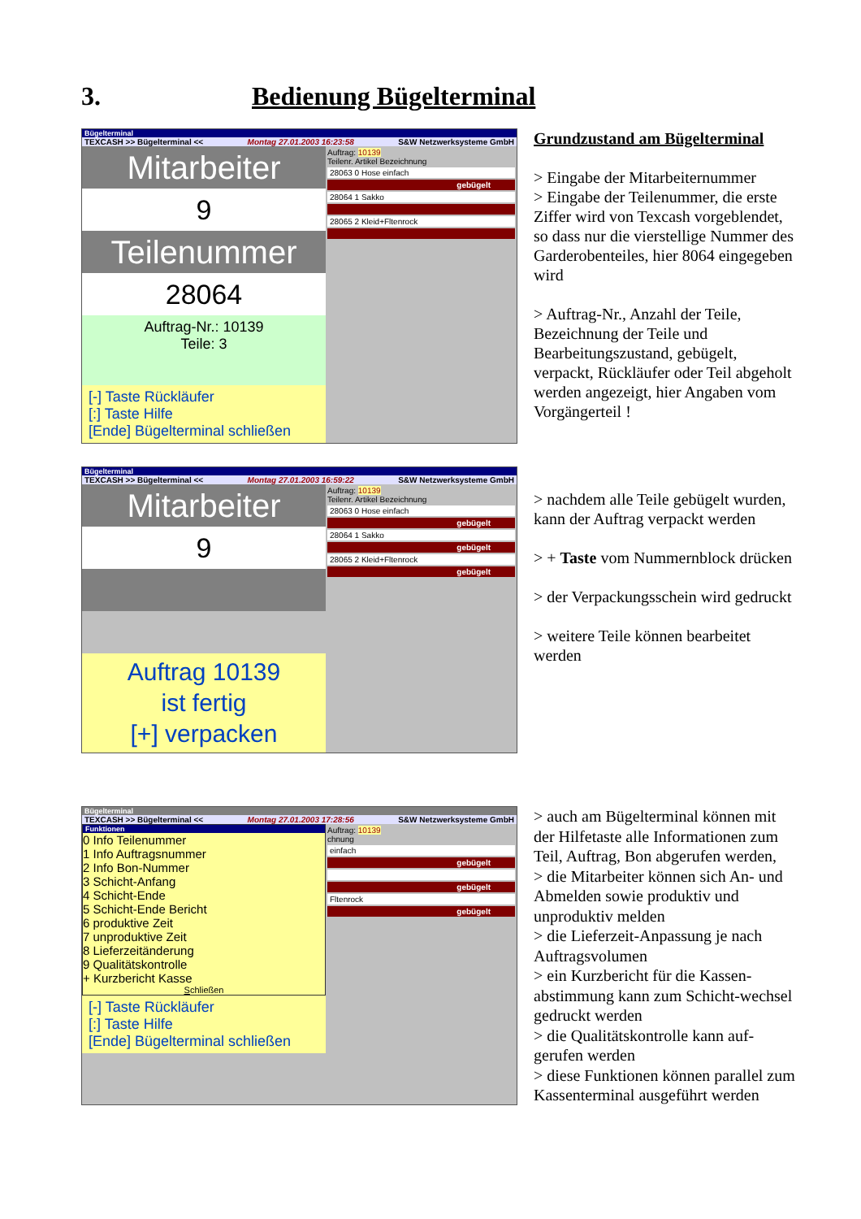3. Bedienung Bügelterminal
Bügelterminal
TEXCASH >> Bügelterminal << Montag 27.01.2003 16:23:58 S&W Netzwerksysteme GmbH
Mitarbeiter
9
Teilenummer
28064
Auftrag-Nr.: 10139
Teile: 3
[-] Taste Rückläufer
[:] Taste Hilfe
[Ende] Bügelterminal schließen
Auftrag: 10139
Teilenr. Artikel Bezeichnung
28063 0 Hose einfach
gebügelt
28064 1 Sakko
28065 2 Kleid+Fltenrock
Grundzustand am Bügelterminal
> Eingabe der Mitarbeiternummer
> Eingabe der Teilenummer, die erste Ziffer wird von Texcash vorgeblendet, so dass nur die vierstellige Nummer des Garderobenteiles, hier 8064 eingegeben wird
> Auftrag-Nr., Anzahl der Teile, Bezeichnung der Teile und Bearbeitungszustand, gebügelt, verpackt, Rückläufer oder Teil abgeholt werden angezeigt, hier Angaben vom Vorgängerteil !
Bügelterminal
TEXCASH >> Bügelterminal << Montag 27.01.2003 16:59:22 S&W Netzwerksysteme GmbH
Mitarbeiter
9
Auftrag 10139
ist fertig
[+] verpacken
Auftrag: 10139
Teilenr. Artikel Bezeichnung
28063 0 Hose einfach
gebügelt
28064 1 Sakko
gebügelt
28065 2 Kleid+Fltenrock
gebügelt
> nachdem alle Teile gebügelt wurden, kann der Auftrag verpackt werden
> + Taste vom Nummernblock drücken
> der Verpackungsschein wird gedruckt
> weitere Teile können bearbeitet werden
Bügelterminal
TEXCASH >> Bügelterminal << Montag 27.01.2003 17:28:56 S&W Netzwerksysteme GmbH
Funktionen
0 Info Teilenummer
1 Info Auftragsnummer
2 Info Bon-Nummer
3 Schicht-Anfang
4 Schicht-Ende
5 Schicht-Ende Bericht
6 produktive Zeit
7 unproduktive Zeit
8 Lieferzeitänderung
9 Qualitätskontrolle
+ Kurzbericht Kasse
Schließen
[-] Taste Rückläufer
[:] Taste Hilfe
[Ende] Bügelterminal schließen
Auftrag: 10139
chnung
einfach
gebügelt
gebügelt
Fltenrock
gebügelt
> auch am Bügelterminal können mit der Hilfetaste alle Informationen zum Teil, Auftrag, Bon abgerufen werden,
> die Mitarbeiter können sich An- und Abmelden sowie produktiv und unproduktiv melden
> die Lieferzeit-Anpassung je nach Auftragsvolumen
> ein Kurzbericht für die Kassen-abstimmung kann zum Schicht-wechsel gedruckt werden
> die Qualitätskontrolle kann auf-gerufen werden
> diese Funktionen können parallel zum Kassenterminal ausgeführt werden